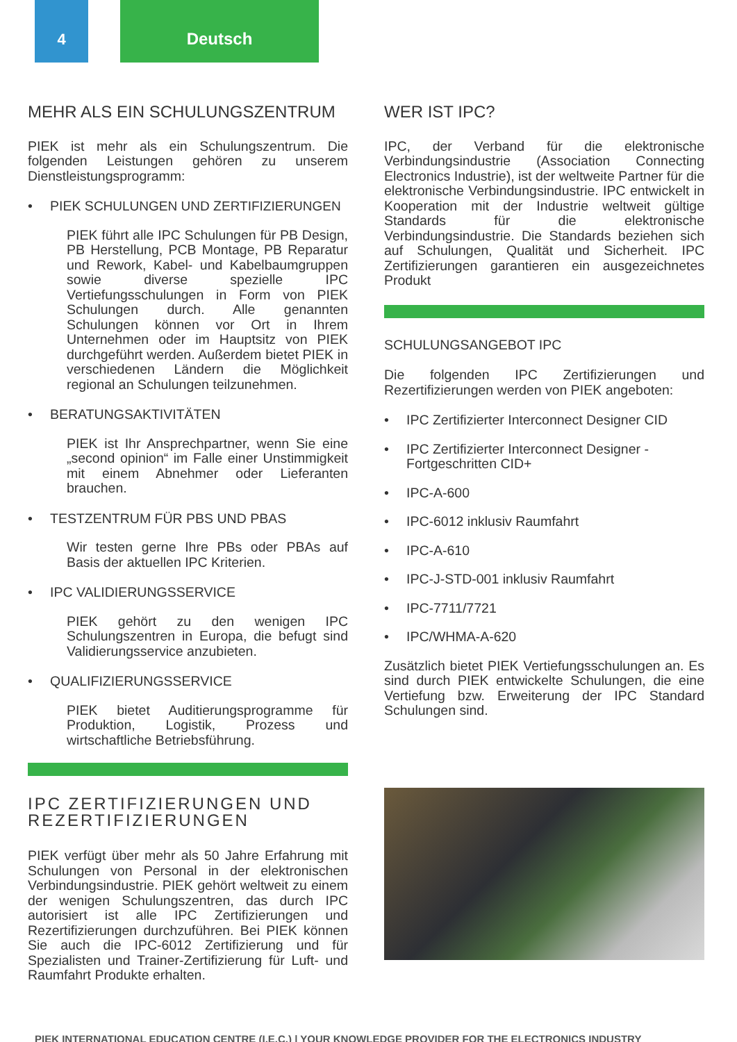4 Deutsch
MEHR ALS EIN SCHULUNGSZENTRUM
PIEK ist mehr als ein Schulungszentrum. Die folgenden Leistungen gehören zu unserem Dienstleistungsprogramm:
• PIEK S CHULUNGEN UND Z ERTIFIZIERUNGEN
PIEK führt alle IPC Schulungen für PB Design, PB Herstellung, PCB Montage, PB Reparatur und Rework, Kabel- und Kabelbaumgruppen sowie diverse spezielle IPC Vertiefungsschulungen in Form von PIEK Schulungen durch. Alle genannten Schulungen können vor Ort in Ihrem Unternehmen oder im Hauptsitz von PIEK durchgeführt werden. Außerdem bietet PIEK in verschiedenen Ländern die Möglichkeit regional an Schulungen teilzunehmen.
• BERATUNGSAKTIVITÄTEN
PIEK ist Ihr Ansprechpartner, wenn Sie eine „second opinion“ im Falle einer Unstimmigkeit mit einem Abnehmer oder Lieferanten brauchen.
• TESTZENTRUM FÜR PBS UND PBAS
Wir testen gerne Ihre PBs oder PBAs auf Basis der aktuellen IPC Kriterien.
• IPC VALIDIERUNGSSERVICE
PIEK gehört zu den wenigen IPC Schulungszentren in Europa, die befugt sind Validierungsservice anzubieten.
• QUALIFIZIERUNGSSERVICE
PIEK bietet Auditierungsprogramme für Produktion, Logistik, Prozess und wirtschaftliche Betriebsführung.
IPC ZERTIFIZIERUNGEN UND REZERTIFIZIERUNGEN
PIEK verfügt über mehr als 50 Jahre Erfahrung mit Schulungen von Personal in der elektronischen Verbindungsindustrie. PIEK gehört weltweit zu einem der wenigen Schulungszentren, das durch IPC autorisiert ist alle IPC Zertifizierungen und Rezertifizierungen durchzuführen. Bei PIEK können Sie auch die IPC-6012 Zertifizierung und für Spezialisten und Trainer-Zertifizierung für Luft- und Raumfahrt Produkte erhalten.
WER IST IPC?
IPC, der Verband für die elektronische Verbindungsindustrie (Association Connecting Electronics Industrie), ist der weltweite Partner für die elektronische Verbindungsindustrie. IPC entwickelt in Kooperation mit der Industrie weltweit gültige Standards für die elektronische Verbindungsindustrie. Die Standards beziehen sich auf Schulungen, Qualität und Sicherheit. IPC Zertifizierungen garantieren ein ausgezeichnetes Produkt
SCHULUNGSANGEBOT IPC
Die folgenden IPC Zertifizierungen und Rezertifizierungen werden von PIEK angeboten:
• IPC Zertifizierter Interconnect Designer CID
• IPC Zertifizierter Interconnect Designer - Fortgeschritten CID+
• IPC-A-600
• IPC-6012 inklusiv Raumfahrt
• IPC-A-610
• IPC-J-STD-001 inklusiv Raumfahrt
• IPC-7711/7721
• IPC/WHMA-A-620
Zusätzlich bietet PIEK Vertiefungsschulungen an. Es sind durch PIEK entwickelte Schulungen, die eine Vertiefung bzw. Erweiterung der IPC Standard Schulungen sind.
PIEK INTERNATIONAL EDUCATION CENTRE (I.E.C.) | YOUR KNOWLEDGE PROVIDER FOR THE ELECTRONICS INDUSTRY